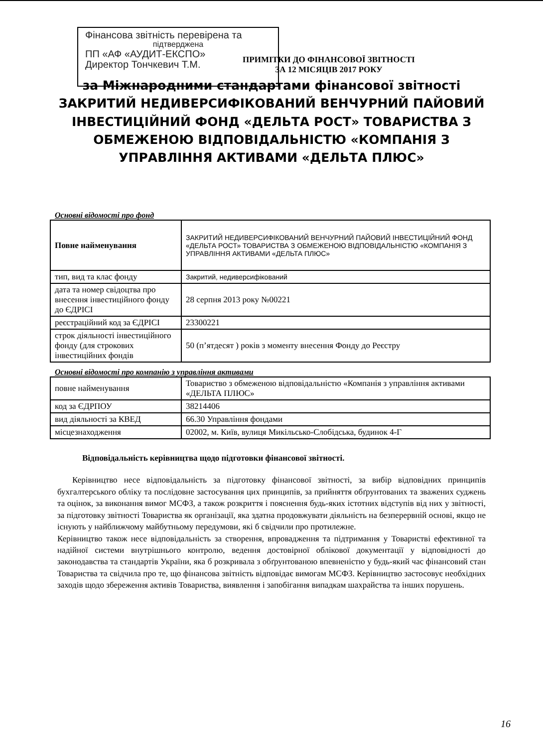Фінансова звітність перевірена та
підтверджена
ПП «АФ «АУДИТ-ЕКСПО»
Директор Тончкевич Т.М.
ПРИМІТКИ ДО ФІНАНСОВОЇ ЗВІТНОСТІ
ЗА 12 МІСЯЦІВ 2017 РОКУ
за Міжнародними стандартами фінансової звітності
ЗАКРИТИЙ НЕДИВЕРСИФІКОВАНИЙ ВЕНЧУРНИЙ ПАЙОВИЙ
ІНВЕСТИЦІЙНИЙ ФОНД «ДЕЛЬТА РОСТ» ТОВАРИСТВА З
ОБМЕЖЕНОЮ ВІДПОВІДАЛЬНІСТЮ «КОМПАНІЯ З
УПРАВЛІННЯ АКТИВАМИ «ДЕЛЬТА ПЛЮС»
Основні відомості про фонд
| Повне найменування | ЗАКРИТИЙ НЕДИВЕРСИФІКОВАНИЙ ВЕНЧУРНИЙ ПАЙОВИЙ ІНВЕСТИЦІЙНИЙ ФОНД «ДЕЛЬТА РОСТ» ТОВАРИСТВА З ОБМЕЖЕНОЮ ВІДПОВІДАЛЬНІСТЮ «КОМПАНІЯ З УПРАВЛІННЯ АКТИВАМИ «ДЕЛЬТА ПЛЮС» |
| тип, вид та клас фонду | Закритий, недиверсифікований |
| дата та номер свідоцтва про внесення інвестиційного фонду до ЄДРІСІ | 28 серпня 2013 року №00221 |
| реєстраційний код за ЄДРІСІ | 23300221 |
| строк діяльності інвестиційного фонду (для строкових інвестиційних фондів | 50 (п’ятдесят ) років з моменту внесення Фонду до Реєстру |
Основні відомості про компанію з управління активами
| повне найменування | Товариство з обмеженою відповідальністю «Компанія з управління активами «ДЕЛЬТА ПЛЮС» |
| код за ЄДРПОУ | 38214406 |
| вид діяльності за КВЕД | 66.30 Управління фондами |
| місцезнаходження | 02002, м. Київ, вулиця Микільсько-Слобідська, будинок 4-Г |
Відповідальність керівництва щодо підготовки фінансової звітності.
Керівництво несе відповідальність за підготовку фінансової звітності, за вибір відповідних принципів бухгалтерського обліку та послідовне застосування цих принципів, за прийняття обґрунтованих та зважених суджень та оцінок, за виконання вимог МСФЗ, а також розкриття і пояснення будь-яких істотних відступів від них у звітності, за підготовку звітності Товариства як організації, яка здатна продовжувати діяльність на безперервній основі, якщо не існують у найближчому майбутньому передумови, які б свідчили про протилежне.
Керівництво також несе відповідальність за створення, впровадження та підтримання у Товаристві ефективної та надійної системи внутрішнього контролю, ведення достовірної облікової документації у відповідності до законодавства та стандартів України, яка б розкривала з обґрунтованою впевненістю у будь-який час фінансовий стан Товариства та свідчила про те, що фінансова звітність відповідає вимогам МСФЗ. Керівництво застосовує необхідних заходів щодо збереження активів Товариства, виявлення і запобігання випадкам шахрайства та інших порушень.
16